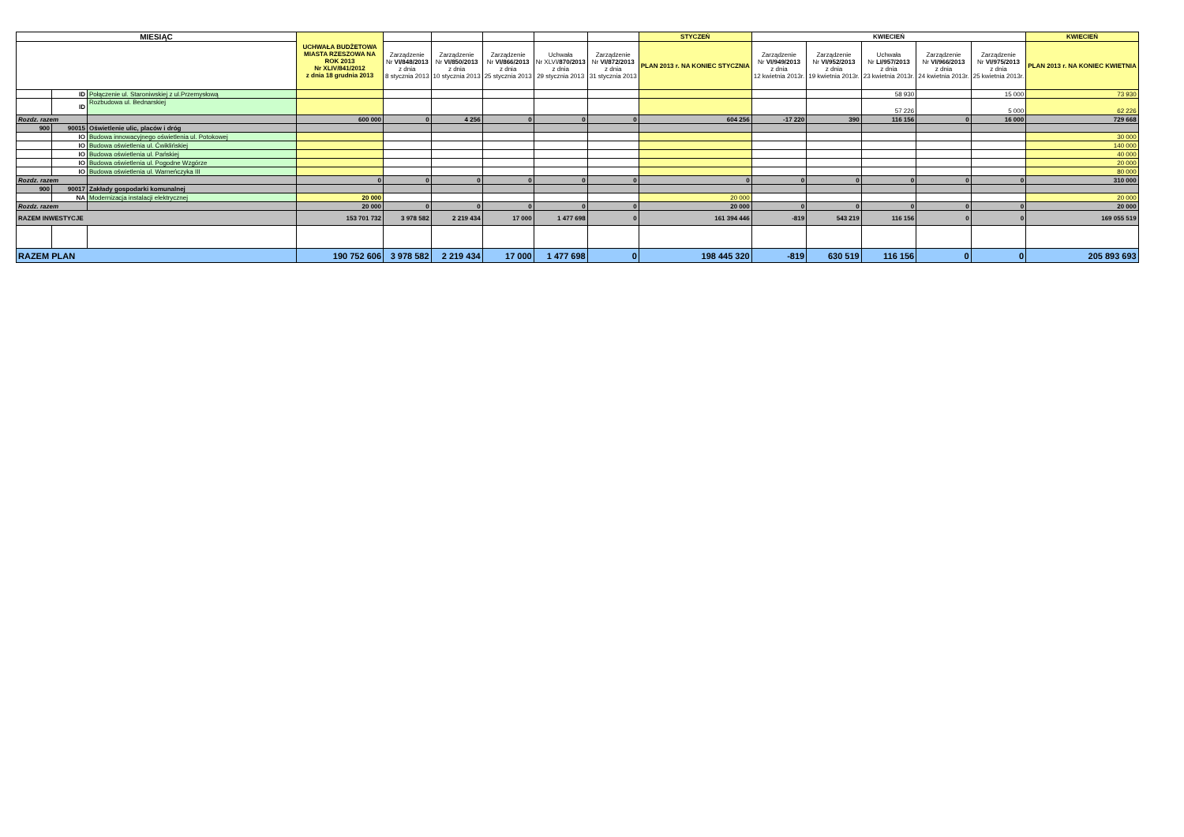| MIESIĄC | | | UCHWAŁA BUDŻETOWA MIASTA RZESZOWA NA ROK 2013 Nr XLIV/841/2012 z dnia 18 grudnia 2013 | | | | | | STYCZEŃ | KWIECIEŃ | | | | | KWIECIEŃ |
| --- | --- | --- | --- | --- | --- | --- | --- | --- | --- | --- | --- | --- | --- | --- | --- |
| | | | | Zarządzenie Nr VI/848/2013 z dnia 8 stycznia 2013 | Zarządzenie Nr VI/850/2013 z dnia 10 stycznia 2013 | Zarządzenie Nr VI/866/2013 z dnia 25 stycznia 2013 | Uchwała Nr XLVI/ 870/2013 z dnia 29 stycznia 2013 | Zarządzenie Nr VI/872/2013 z dnia 31 stycznia 2013 | PLAN 2013 r. NA KONIEC STYCZNIA | Zarządzenie Nr VI/949/2013 z dnia 12 kwietnia 2013r. | Zarządzenie Nr VI/952/2013 z dnia 19 kwietnia 2013r. | Uchwała Nr LI/957/2013 z dnia 23 kwietnia 2013r. | Zarządzenie Nr VI/966/2013 z dnia 24 kwietnia 2013r. | Zarządzenie Nr VI/975/2013 z dnia 25 kwietnia 2013r. | PLAN 2013 r. NA KONIEC KWIETNIA |
| | ID | Połączenie ul. Staroniwskiej z ul.Przemysłową | | | | | | | | | | 58 930 | | 15 000 | 73 930 |
| | ID | Rozbudowa ul. Bednarskiej | | | | | | | | | | 57 226 | | 5 000 | 62 226 |
| Rozdz. razem | | | 600 000 | 0 | 4 256 | 0 | 0 | 0 | 604 256 | -17 220 | 390 | 116 156 | 0 | 16 000 | 729 668 |
| 900 | 90015 | Oświetlenie ulic, placów i dróg | | | | | | | | | | | | | |
| | IO | Budowa innowacyjnego oświetlenia ul. Potokowej | | | | | | | | | | | | | 30 000 |
| | IO | Budowa oświetlenia ul. Ćwiklińskiej | | | | | | | | | | | | | 140 000 |
| | IO | Budowa oświetlenia ul. Pańskiej | | | | | | | | | | | | | 40 000 |
| | IO | Budowa oświetlenia ul. Pogodne Wzgórze | | | | | | | | | | | | | 20 000 |
| | IO | Budowa oświetlenia ul. Warneńczyka III | | | | | | | | | | | | | 80 000 |
| Rozdz. razem | | | 0 | 0 | 0 | 0 | 0 | 0 | 0 | 0 | 0 | 0 | 0 | 0 | 310 000 |
| 900 | 90017 | Zakłady gospodarki komunalnej | | | | | | | | | | | | | |
| | NA | Modernizacja instalacji elektrycznej | 20 000 | | | | | | 20 000 | | | | | | 20 000 |
| Rozdz. razem | | | 20 000 | 0 | 0 | 0 | 0 | 0 | 20 000 | 0 | 0 | 0 | 0 | 0 | 20 000 |
| RAZEM INWESTYCJE | | | 153 701 732 | 3 978 582 | 2 219 434 | 17 000 | 1 477 698 | 0 | 161 394 446 | -819 | 543 219 | 116 156 | 0 | 0 | 169 055 519 |
| RAZEM PLAN | | | 190 752 606 | 3 978 582 | 2 219 434 | 17 000 | 1 477 698 | 0 | 198 445 320 | -819 | 630 519 | 116 156 | 0 | 0 | 205 893 693 |